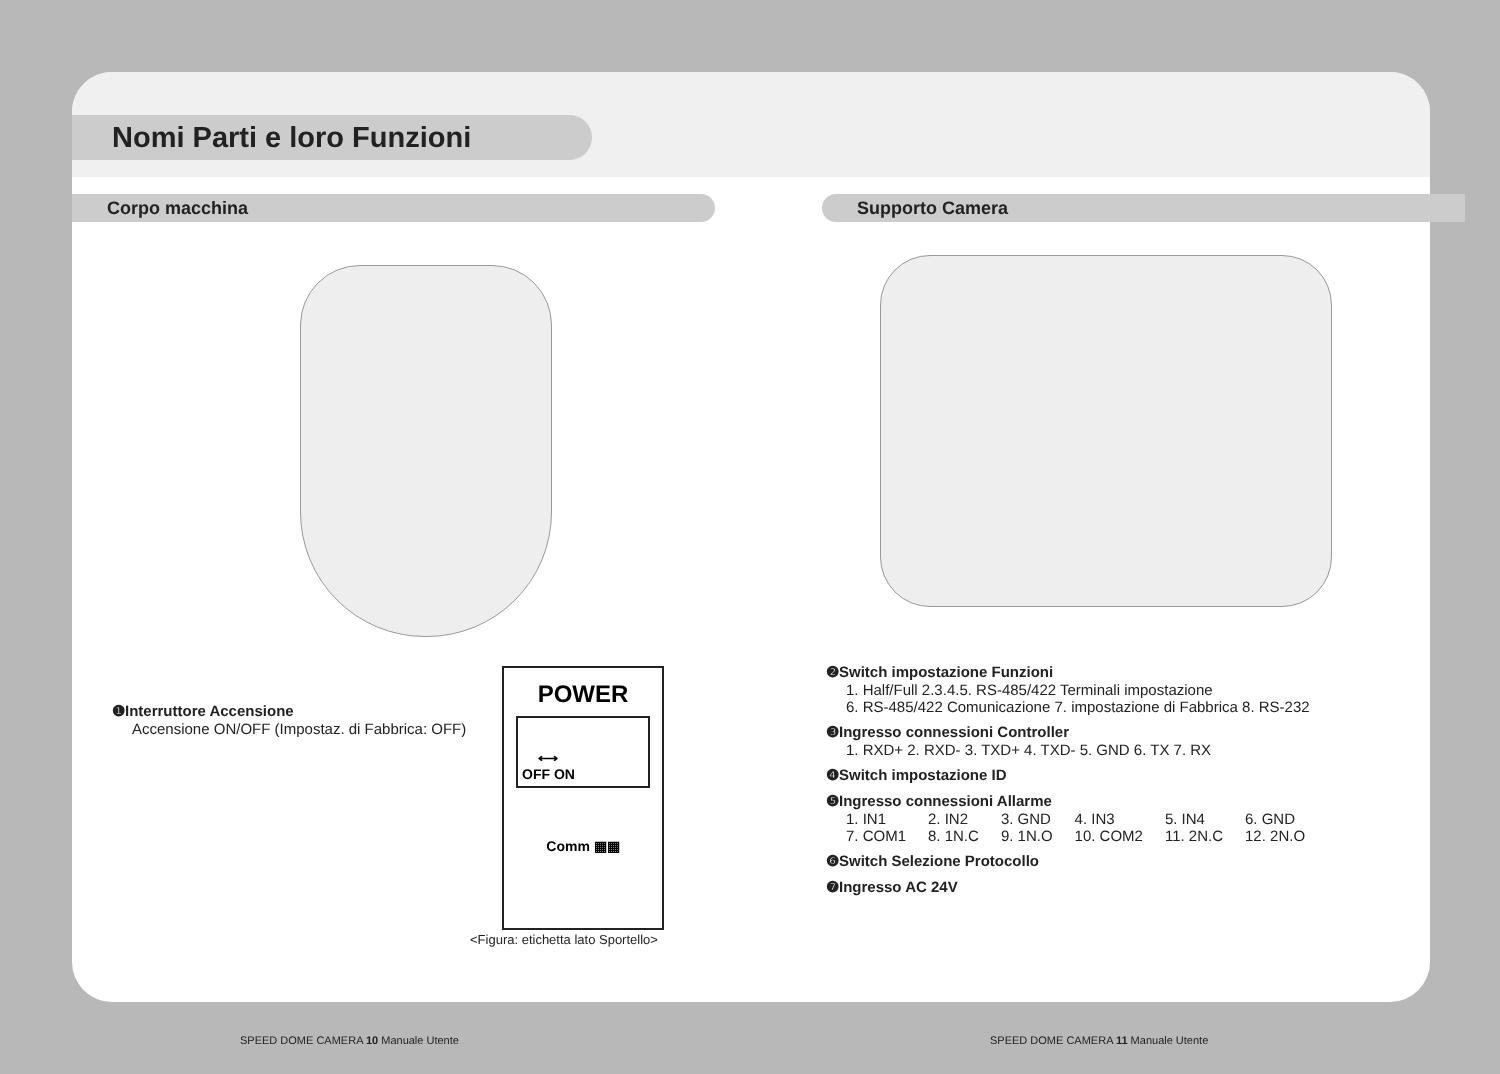Nomi Parti e loro Funzioni
Corpo macchina Supporto Camera
❶Interruttore Accensione
Accensione ON/OFF (Impostaz. di Fabbrica: OFF)
POWER
⟷
OFF ON
Comm ▦▦
<Figura: etichetta lato Sportello>
❷Switch impostazione Funzioni
1. Half/Full 2.3.4.5. RS-485/422 Terminali impostazione
6. RS-485/422 Comunicazione 7. impostazione di Fabbrica 8. RS-232
❸Ingresso connessioni Controller
1. RXD+ 2. RXD- 3. TXD+ 4. TXD- 5. GND 6. TX 7. RX
❹Switch impostazione ID
❺Ingresso connessioni Allarme
| 1. IN1 | 2. IN2 | 3. GND | 4. IN3 | 5. IN4 | 6. GND |
| 7. COM1 | 8. 1N.C | 9. 1N.O | 10. COM2 | 11. 2N.C | 12. 2N.O |
❻Switch Selezione Protocollo
❼Ingresso AC 24V
SPEED DOME CAMERA 10 Manuale Utente
SPEED DOME CAMERA 11 Manuale Utente